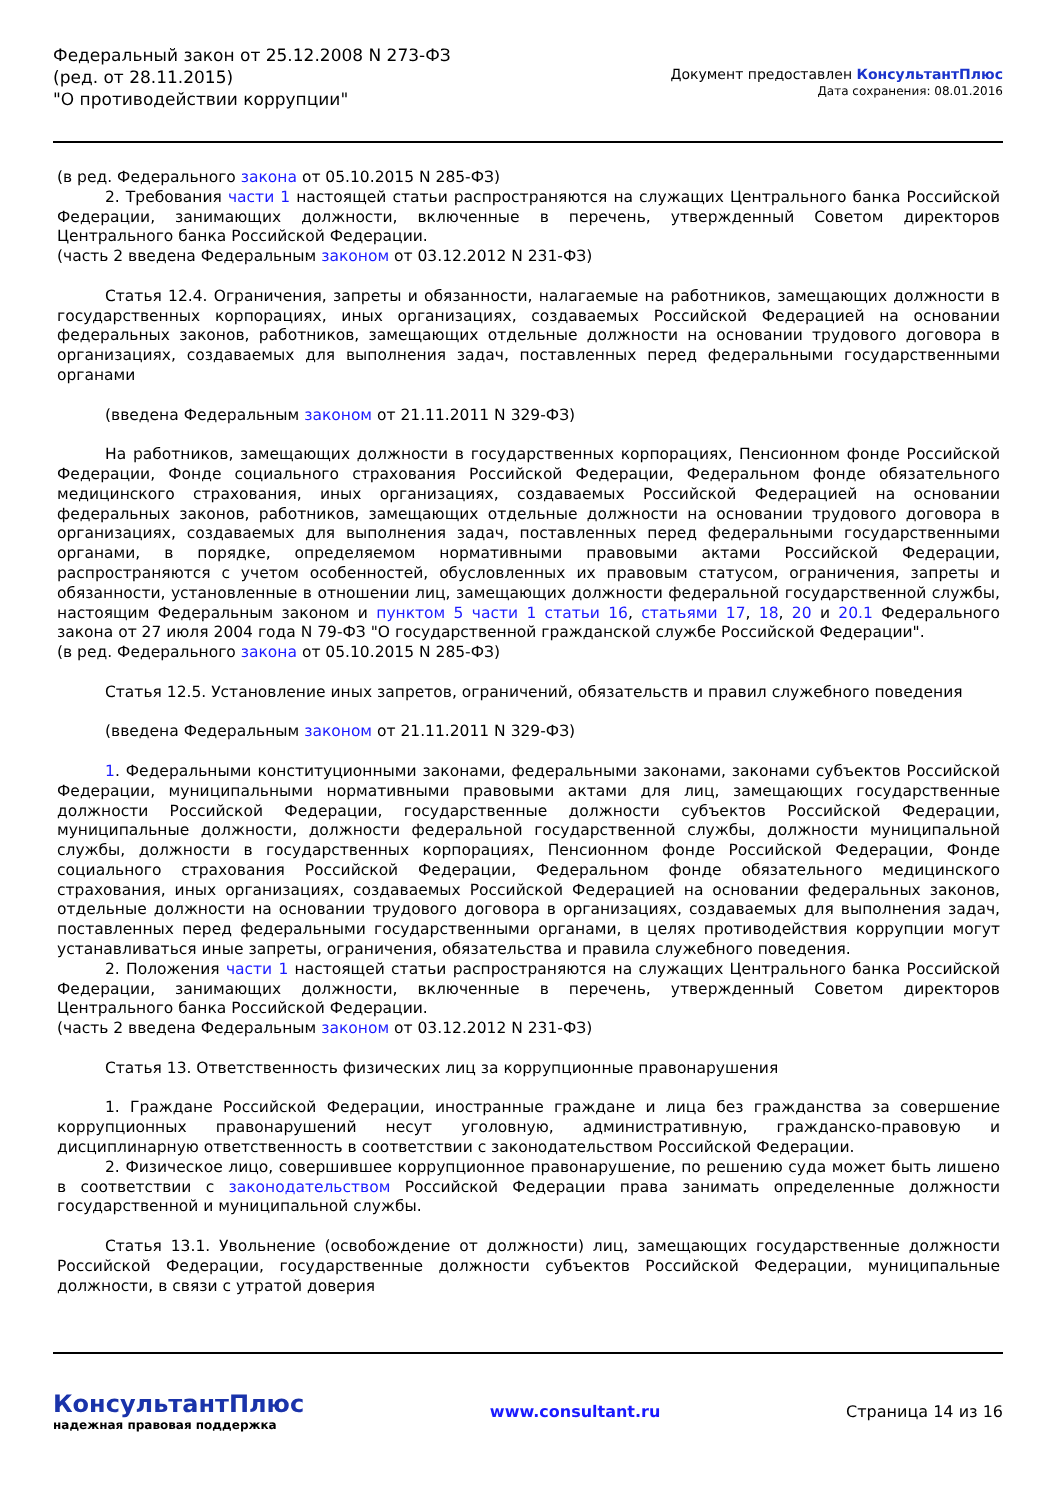Федеральный закон от 25.12.2008 N 273-ФЗ
(ред. от 28.11.2015)
"О противодействии коррупции"
Документ предоставлен КонсультантПлюс
Дата сохранения: 08.01.2016
(в ред. Федерального закона от 05.10.2015 N 285-ФЗ)
2. Требования части 1 настоящей статьи распространяются на служащих Центрального банка Российской Федерации, занимающих должности, включенные в перечень, утвержденный Советом директоров Центрального банка Российской Федерации.
(часть 2 введена Федеральным законом от 03.12.2012 N 231-ФЗ)
Статья 12.4. Ограничения, запреты и обязанности, налагаемые на работников, замещающих должности в государственных корпорациях, иных организациях, создаваемых Российской Федерацией на основании федеральных законов, работников, замещающих отдельные должности на основании трудового договора в организациях, создаваемых для выполнения задач, поставленных перед федеральными государственными органами
(введена Федеральным законом от 21.11.2011 N 329-ФЗ)
На работников, замещающих должности в государственных корпорациях, Пенсионном фонде Российской Федерации, Фонде социального страхования Российской Федерации, Федеральном фонде обязательного медицинского страхования, иных организациях, создаваемых Российской Федерацией на основании федеральных законов, работников, замещающих отдельные должности на основании трудового договора в организациях, создаваемых для выполнения задач, поставленных перед федеральными государственными органами, в порядке, определяемом нормативными правовыми актами Российской Федерации, распространяются с учетом особенностей, обусловленных их правовым статусом, ограничения, запреты и обязанности, установленные в отношении лиц, замещающих должности федеральной государственной службы, настоящим Федеральным законом и пунктом 5 части 1 статьи 16, статьями 17, 18, 20 и 20.1 Федерального закона от 27 июля 2004 года N 79-ФЗ "О государственной гражданской службе Российской Федерации".
(в ред. Федерального закона от 05.10.2015 N 285-ФЗ)
Статья 12.5. Установление иных запретов, ограничений, обязательств и правил служебного поведения
(введена Федеральным законом от 21.11.2011 N 329-ФЗ)
1. Федеральными конституционными законами, федеральными законами, законами субъектов Российской Федерации, муниципальными нормативными правовыми актами для лиц, замещающих государственные должности Российской Федерации, государственные должности субъектов Российской Федерации, муниципальные должности, должности федеральной государственной службы, должности муниципальной службы, должности в государственных корпорациях, Пенсионном фонде Российской Федерации, Фонде социального страхования Российской Федерации, Федеральном фонде обязательного медицинского страхования, иных организациях, создаваемых Российской Федерацией на основании федеральных законов, отдельные должности на основании трудового договора в организациях, создаваемых для выполнения задач, поставленных перед федеральными государственными органами, в целях противодействия коррупции могут устанавливаться иные запреты, ограничения, обязательства и правила служебного поведения.
2. Положения части 1 настоящей статьи распространяются на служащих Центрального банка Российской Федерации, занимающих должности, включенные в перечень, утвержденный Советом директоров Центрального банка Российской Федерации.
(часть 2 введена Федеральным законом от 03.12.2012 N 231-ФЗ)
Статья 13. Ответственность физических лиц за коррупционные правонарушения
1. Граждане Российской Федерации, иностранные граждане и лица без гражданства за совершение коррупционных правонарушений несут уголовную, административную, гражданско-правовую и дисциплинарную ответственность в соответствии с законодательством Российской Федерации.
2. Физическое лицо, совершившее коррупционное правонарушение, по решению суда может быть лишено в соответствии с законодательством Российской Федерации права занимать определенные должности государственной и муниципальной службы.
Статья 13.1. Увольнение (освобождение от должности) лиц, замещающих государственные должности Российской Федерации, государственные должности субъектов Российской Федерации, муниципальные должности, в связи с утратой доверия
КонсультантПлюс
надежная правовая поддержка
www.consultant.ru Страница 14 из 16